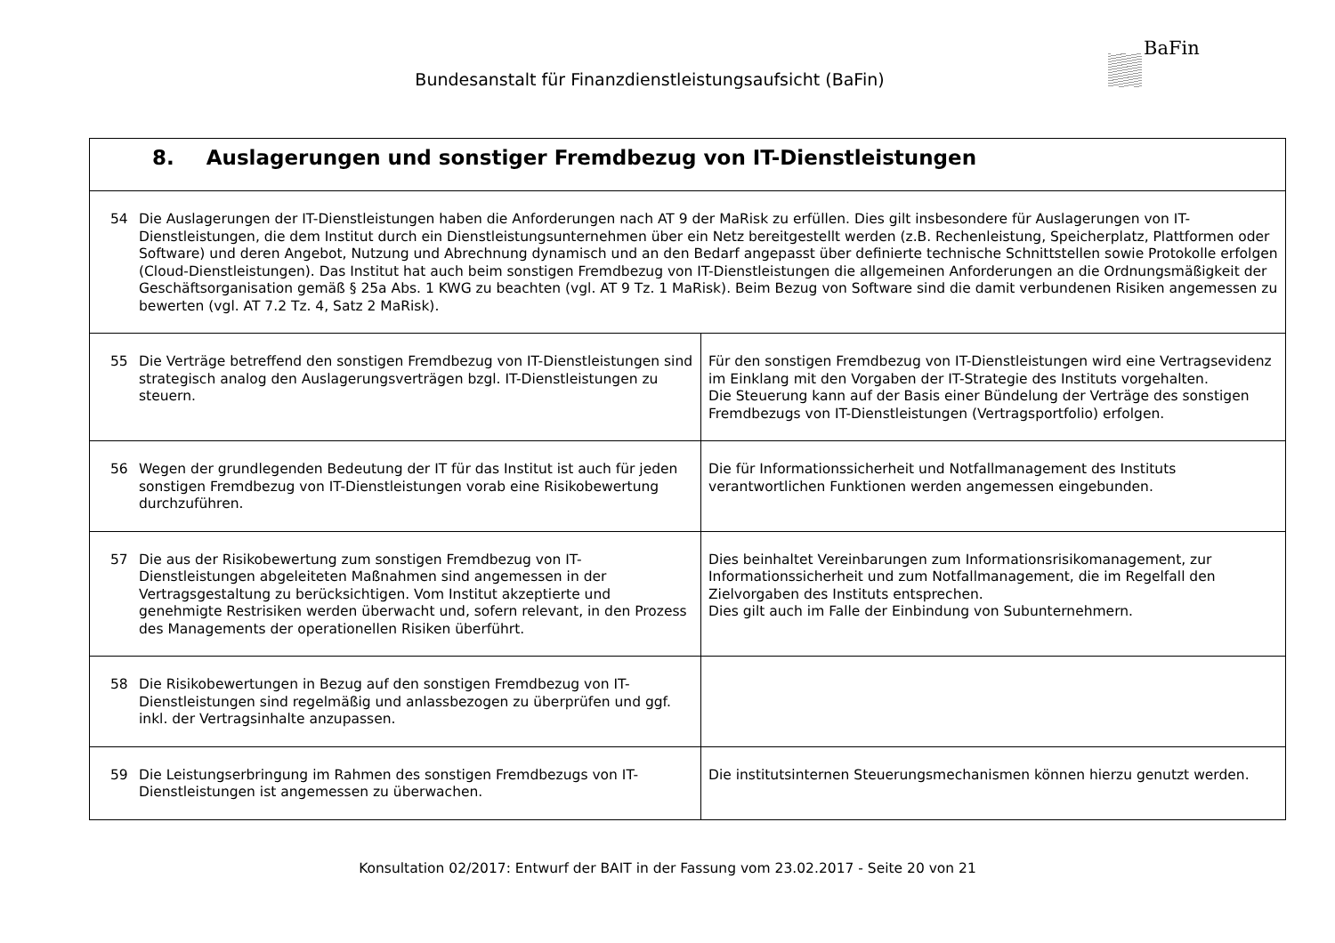Bundesanstalt für Finanzdienstleistungsaufsicht (BaFin)
BaFin
| 8. Auslagerungen und sonstiger Fremdbezug von IT-Dienstleistungen | |
| 54 Die Auslagerungen der IT-Dienstleistungen haben die Anforderungen nach AT 9 der MaRisk zu erfüllen. Dies gilt insbesondere für Auslagerungen von IT-Dienstleistungen, die dem Institut durch ein Dienstleistungsunternehmen über ein Netz bereitgestellt werden (z.B. Rechenleistung, Speicherplatz, Plattformen oder Software) und deren Angebot, Nutzung und Abrechnung dynamisch und an den Bedarf angepasst über definierte technische Schnittstellen sowie Protokolle erfolgen (Cloud-Dienstleistungen). Das Institut hat auch beim sonstigen Fremdbezug von IT-Dienstleistungen die allgemeinen Anforderungen an die Ordnungsmäßigkeit der Geschäftsorganisation gemäß § 25a Abs. 1 KWG zu beachten (vgl. AT 9 Tz. 1 MaRisk). Beim Bezug von Software sind die damit verbundenen Risiken angemessen zu bewerten (vgl. AT 7.2 Tz. 4, Satz 2 MaRisk). | |
| 55 Die Verträge betreffend den sonstigen Fremdbezug von IT-Dienstleistungen sind strategisch analog den Auslagerungsverträgen bzgl. IT-Dienstleistungen zu steuern. | Für den sonstigen Fremdbezug von IT-Dienstleistungen wird eine Vertragsevidenz im Einklang mit den Vorgaben der IT-Strategie des Instituts vorgehalten. Die Steuerung kann auf der Basis einer Bündelung der Verträge des sonstigen Fremdbezugs von IT-Dienstleistungen (Vertragsportfolio) erfolgen. |
| 56 Wegen der grundlegenden Bedeutung der IT für das Institut ist auch für jeden sonstigen Fremdbezug von IT-Dienstleistungen vorab eine Risikobewertung durchzuführen. | Die für Informationssicherheit und Notfallmanagement des Instituts verantwortlichen Funktionen werden angemessen eingebunden. |
| 57 Die aus der Risikobewertung zum sonstigen Fremdbezug von IT-Dienstleistungen abgeleiteten Maßnahmen sind angemessen in der Vertragsgestaltung zu berücksichtigen. Vom Institut akzeptierte und genehmigte Restrisiken werden überwacht und, sofern relevant, in den Prozess des Managements der operationellen Risiken überführt. | Dies beinhaltet Vereinbarungen zum Informationsrisikomanagement, zur Informationssicherheit und zum Notfallmanagement, die im Regelfall den Zielvorgaben des Instituts entsprechen. Dies gilt auch im Falle der Einbindung von Subunternehmern. |
| 58 Die Risikobewertungen in Bezug auf den sonstigen Fremdbezug von IT-Dienstleistungen sind regelmäßig und anlassbezogen zu überprüfen und ggf. inkl. der Vertragsinhalte anzupassen. | |
| 59 Die Leistungserbringung im Rahmen des sonstigen Fremdbezugs von IT-Dienstleistungen ist angemessen zu überwachen. | Die institutsinternen Steuerungsmechanismen können hierzu genutzt werden. |
Konsultation 02/2017: Entwurf der BAIT in der Fassung vom 23.02.2017 - Seite 20 von 21